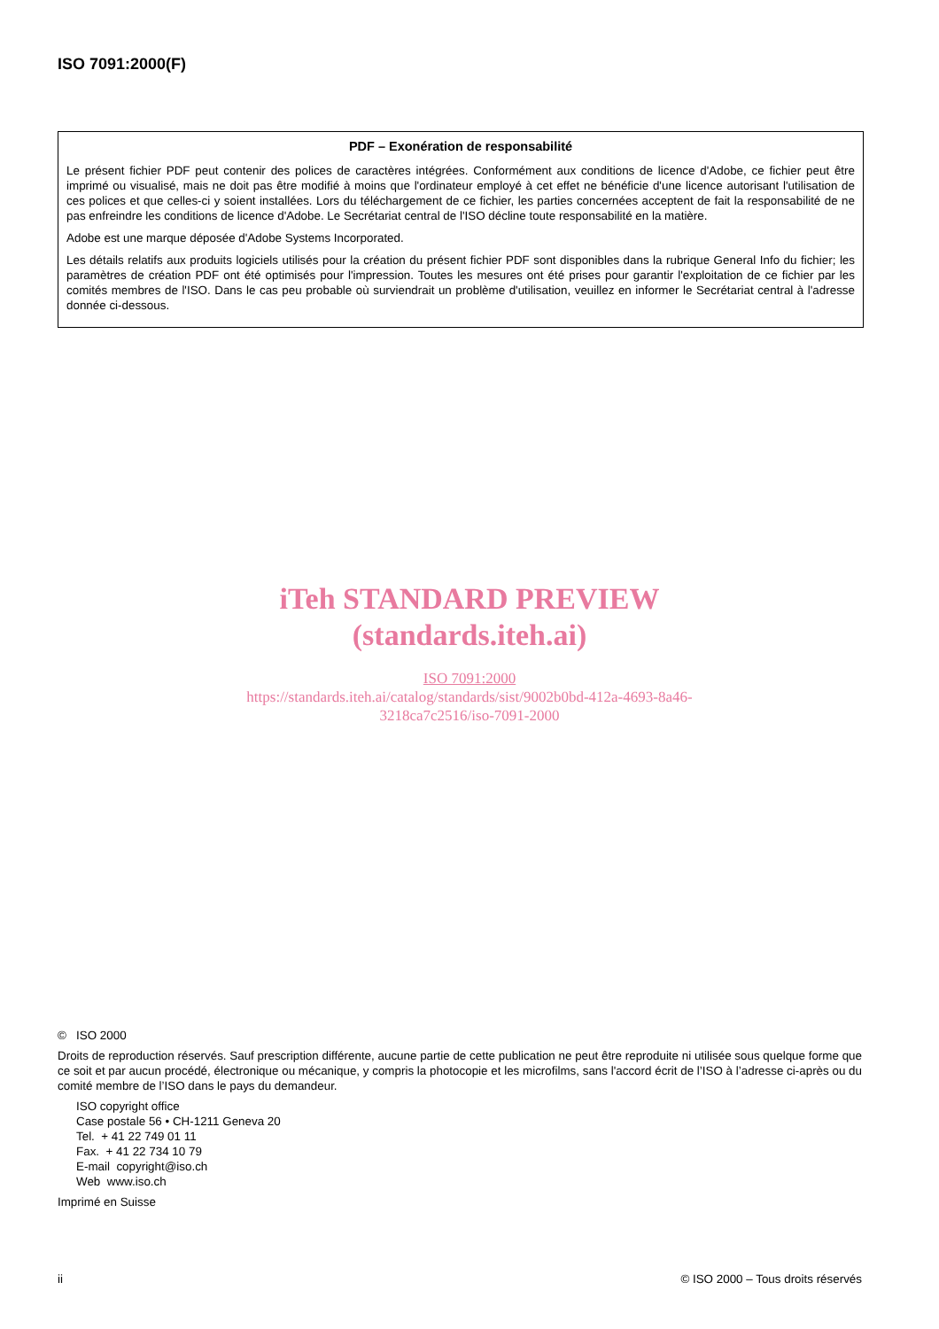ISO 7091:2000(F)
PDF – Exonération de responsabilité
Le présent fichier PDF peut contenir des polices de caractères intégrées. Conformément aux conditions de licence d'Adobe, ce fichier peut être imprimé ou visualisé, mais ne doit pas être modifié à moins que l'ordinateur employé à cet effet ne bénéficie d'une licence autorisant l'utilisation de ces polices et que celles-ci y soient installées. Lors du téléchargement de ce fichier, les parties concernées acceptent de fait la responsabilité de ne pas enfreindre les conditions de licence d'Adobe. Le Secrétariat central de l'ISO décline toute responsabilité en la matière.
Adobe est une marque déposée d'Adobe Systems Incorporated.
Les détails relatifs aux produits logiciels utilisés pour la création du présent fichier PDF sont disponibles dans la rubrique General Info du fichier; les paramètres de création PDF ont été optimisés pour l'impression. Toutes les mesures ont été prises pour garantir l'exploitation de ce fichier par les comités membres de l'ISO. Dans le cas peu probable où surviendrait un problème d'utilisation, veuillez en informer le Secrétariat central à l'adresse donnée ci-dessous.
iTeh STANDARD PREVIEW
(standards.iteh.ai)
ISO 7091:2000
https://standards.iteh.ai/catalog/standards/sist/9002b0bd-412a-4693-8a46-
3218ca7c2516/iso-7091-2000
© ISO 2000
Droits de reproduction réservés. Sauf prescription différente, aucune partie de cette publication ne peut être reproduite ni utilisée sous quelque forme que ce soit et par aucun procédé, électronique ou mécanique, y compris la photocopie et les microfilms, sans l'accord écrit de l’ISO à l’adresse ci-après ou du comité membre de l’ISO dans le pays du demandeur.
ISO copyright office
Case postale 56 • CH-1211 Geneva 20
Tel. + 41 22 749 01 11
Fax. + 41 22 734 10 79
E-mail copyright@iso.ch
Web www.iso.ch
Imprimé en Suisse
ii © ISO 2000 – Tous droits réservés